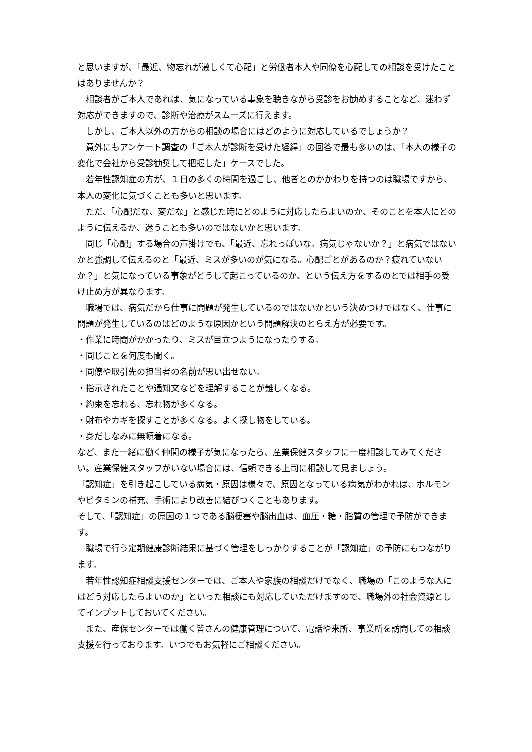と思いますが、「最近、物忘れが激しくて心配」と労働者本人や同僚を心配しての相談を受けたことはありませんか？
　相談者がご本人であれば、気になっている事象を聴きながら受診をお勧めすることなど、迷わず対応ができますので、診断や治療がスムーズに行えます。
　しかし、ご本人以外の方からの相談の場合にはどのように対応しているでしょうか？
　意外にもアンケート調査の「ご本人が診断を受けた経緯」の回答で最も多いのは、「本人の様子の変化で会社から受診勧奨して把握した」ケースでした。
　若年性認知症の方が、１日の多くの時間を過ごし、他者とのかかわりを持つのは職場ですから、本人の変化に気づくことも多いと思います。
　ただ、「心配だな、変だな」と感じた時にどのように対応したらよいのか、そのことを本人にどのように伝えるか、迷うことも多いのではないかと思います。
　同じ「心配」する場合の声掛けでも、「最近、忘れっぽいな。病気じゃないか？」と病気ではないかと強調して伝えるのと「最近、ミスが多いのが気になる。心配ごとがあるのか？疲れていないか？」と気になっている事象がどうして起こっているのか、という伝え方をするのとでは相手の受け止め方が異なります。
　職場では、病気だから仕事に問題が発生しているのではないかという決めつけではなく、仕事に問題が発生しているのはどのような原因かという問題解決のとらえ方が必要です。
・作業に時間がかかったり、ミスが目立つようになったりする。
・同じことを何度も聞く。
・同僚や取引先の担当者の名前が思い出せない。
・指示されたことや通知文などを理解することが難しくなる。
・約束を忘れる、忘れ物が多くなる。
・財布やカギを探すことが多くなる。よく探し物をしている。
・身だしなみに無頓着になる。
など、また一緒に働く仲間の様子が気になったら、産業保健スタッフに一度相談してみてください。産業保健スタッフがいない場合には、信頼できる上司に相談して見ましょう。
「認知症」を引き起こしている病気・原因は様々で、原因となっている病気がわかれば、ホルモンやビタミンの補充、手術により改善に結びつくこともあります。
そして、「認知症」の原因の１つである脳梗塞や脳出血は、血圧・糖・脂質の管理で予防ができます。
　職場で行う定期健康診断結果に基づく管理をしっかりすることが「認知症」の予防にもつながります。
　若年性認知症相談支援センターでは、ご本人や家族の相談だけでなく、職場の「このような人にはどう対応したらよいのか」といった相談にも対応していただけますので、職場外の社会資源としてインプットしておいてください。
　また、産保センターでは働く皆さんの健康管理について、電話や来所、事業所を訪問しての相談支援を行っております。いつでもお気軽にご相談ください。